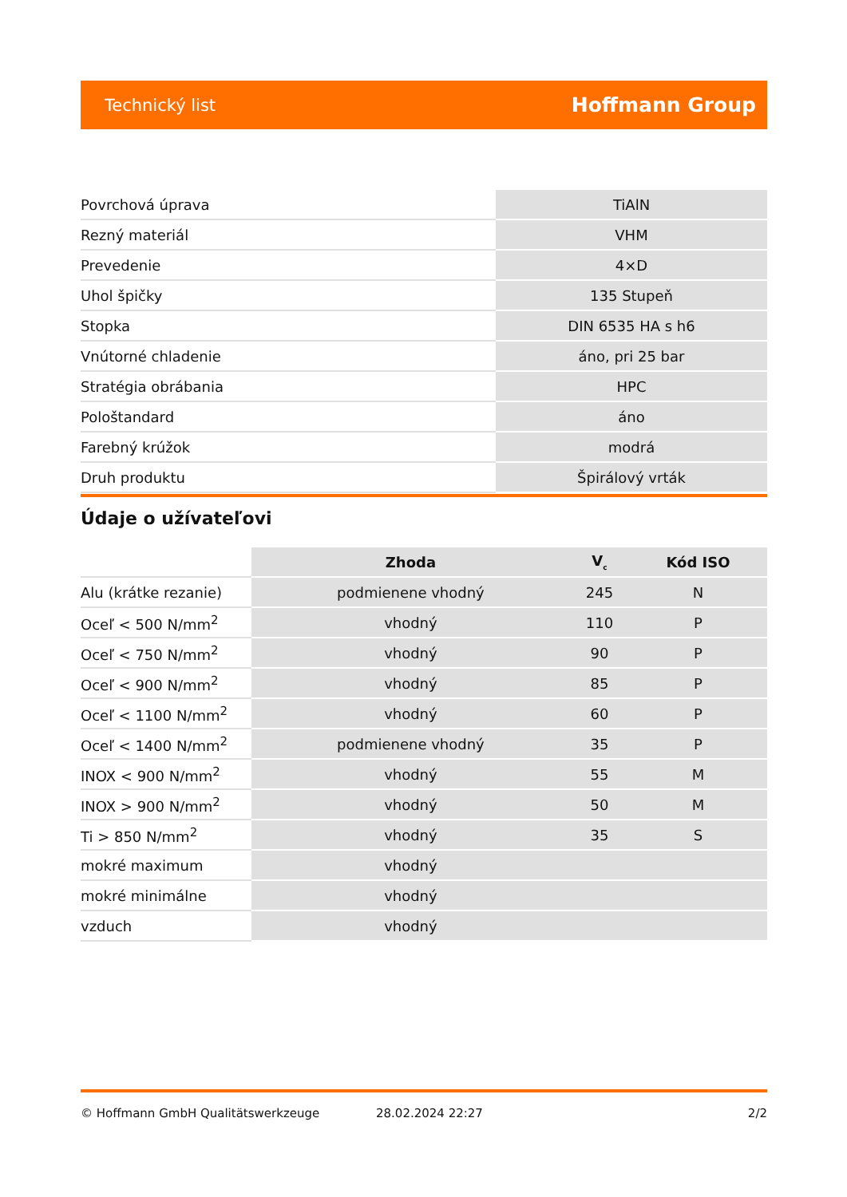Technický list Hoffmann Group
| Povrchová úprava | TiAlN |
| Rezný materiál | VHM |
| Prevedenie | 4×D |
| Uhol špičky | 135 Stupeň |
| Stopka | DIN 6535 HA s h6 |
| Vnútorné chladenie | áno, pri 25 bar |
| Stratégia obrábania | HPC |
| Pološtandard | áno |
| Farebný krúžok | modrá |
| Druh produktu | Špirálový vrták |
Údaje o užívateľovi
| | Zhoda | V<sub>c</sub> | Kód ISO |
| --- | --- | --- | --- |
| Alu (krátke rezanie) | podmienene vhodný | 245 | N |
| Oceľ < 500 N/mm<sup>2</sup> | vhodný | 110 | P |
| Oceľ < 750 N/mm<sup>2</sup> | vhodný | 90 | P |
| Oceľ < 900 N/mm<sup>2</sup> | vhodný | 85 | P |
| Oceľ < 1100 N/mm<sup>2</sup> | vhodný | 60 | P |
| Oceľ < 1400 N/mm<sup>2</sup> | podmienene vhodný | 35 | P |
| INOX < 900 N/mm<sup>2</sup> | vhodný | 55 | M |
| INOX > 900 N/mm<sup>2</sup> | vhodný | 50 | M |
| Ti > 850 N/mm<sup>2</sup> | vhodný | 35 | S |
| mokré maximum | vhodný | | |
| mokré minimálne | vhodný | | |
| vzduch | vhodný | | |
© Hoffmann GmbH Qualitätswerkzeuge 28.02.2024 22:27 2/2